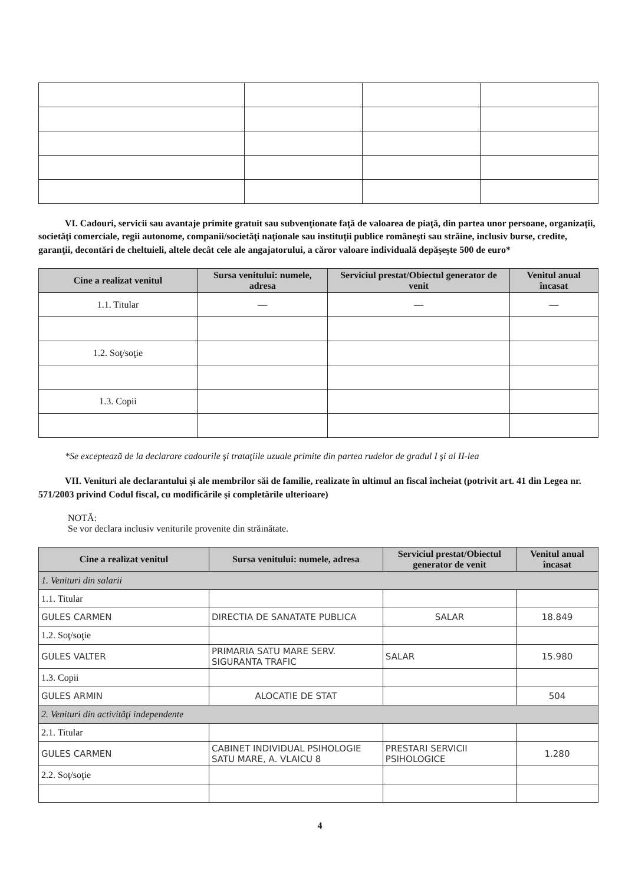VI. Cadouri, servicii sau avantaje primite gratuit sau subvenţionate faţă de valoarea de piaţă, din partea unor persoane, organizaţii, societăţi comerciale, regii autonome, companii/societăţi naţionale sau instituţii publice româneşti sau străine, inclusiv burse, credite, garanţii, decontări de cheltuieli, altele decât cele ale angajatorului, a căror valoare individuală depăşeşte 500 de euro*
| Cine a realizat venitul | Sursa venitului: numele, adresa | Serviciul prestat/Obiectul generator de venit | Venitul anual încasat |
| --- | --- | --- | --- |
| 1.1. Titular | — | — | — |
| 1.2. Soţ/soţie | | | |
| 1.3. Copii | | | |
*Se exceptează de la declarare cadourile şi trataţiile uzuale primite din partea rudelor de gradul I şi al II-lea
VII. Venituri ale declarantului şi ale membrilor săi de familie, realizate în ultimul an fiscal încheiat (potrivit art. 41 din Legea nr. 571/2003 privind Codul fiscal, cu modificările şi completările ulterioare)
NOTĂ:
Se vor declara inclusiv veniturile provenite din străinătate.
| Cine a realizat venitul | Sursa venitului: numele, adresa | Serviciul prestat/Obiectul generator de venit | Venitul anual încasat |
| --- | --- | --- | --- |
| 1. Venituri din salarii | | | |
| 1.1. Titular | | | |
| GULES CARMEN | DIRECTIA DE SANATATE PUBLICA | SALAR | 18.849 |
| 1.2. Soţ/soţie | | | |
| GULES VALTER | PRIMARIA SATU MARE SERV. SIGURANTA TRAFIC | SALAR | 15.980 |
| 1.3. Copii | | | |
| GULES ARMIN | ALOCATIE DE STAT | | 504 |
| 2. Venituri din activităţi independente | | | |
| 2.1. Titular | | | |
| GULES CARMEN | CABINET INDIVIDUAL PSIHOLOGIE SATU MARE, A. VLAICU 8 | PRESTARI SERVICII PSIHOLOGICE | 1.280 |
| 2.2. Soţ/soţie | | | |
4